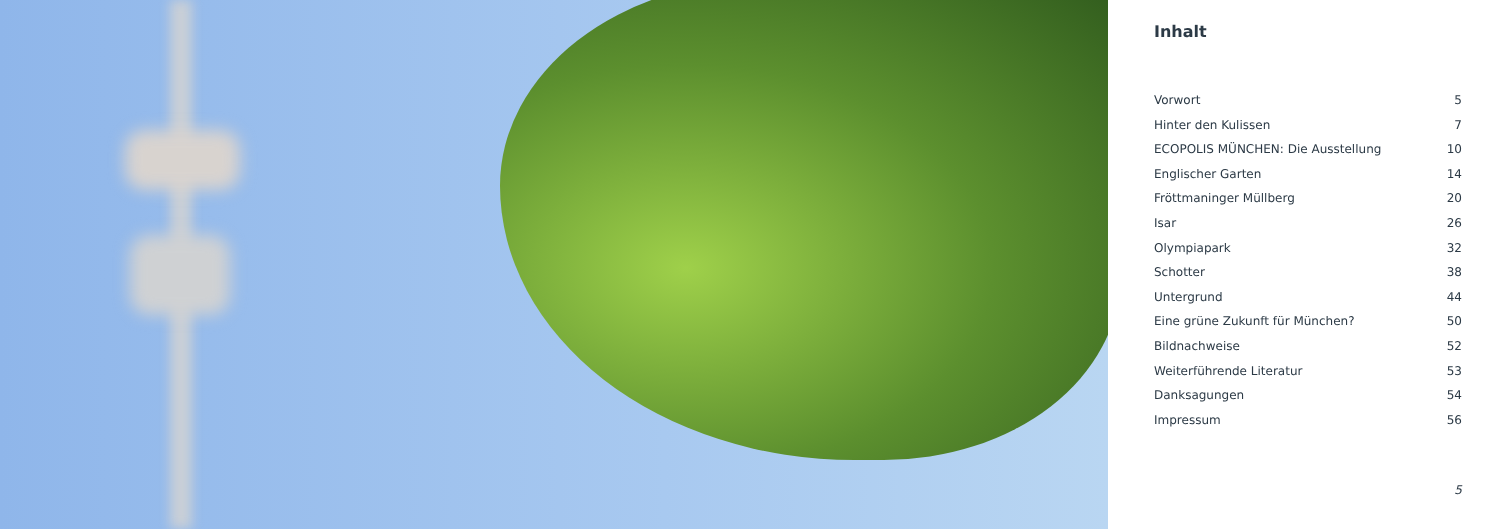Inhalt
Vorwort 5
Hinter den Kulissen 7
ECOPOLIS MÜNCHEN: Die Ausstellung 10
Englischer Garten 14
Fröttmaninger Müllberg 20
Isar 26
Olympiapark 32
Schotter 38
Untergrund 44
Eine grüne Zukunft für München? 50
Bildnachweise 52
Weiterführende Literatur 53
Danksagungen 54
Impressum 56
5